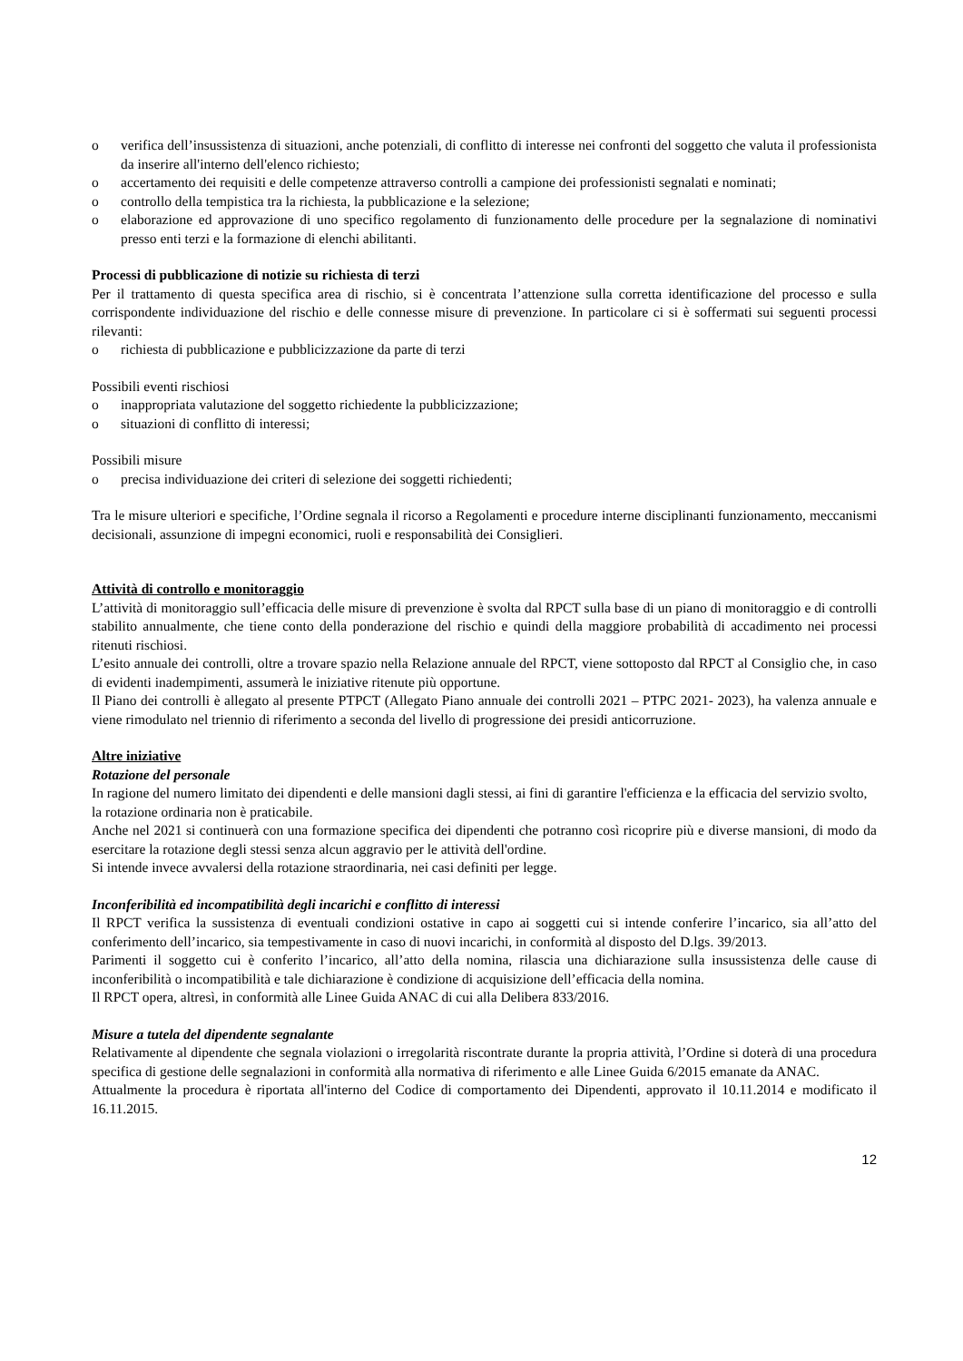o verifica dell’insussistenza di situazioni, anche potenziali, di conflitto di interesse nei confronti del soggetto che valuta il professionista da inserire all'interno dell'elenco richiesto;
o accertamento dei requisiti e delle competenze attraverso controlli a campione dei professionisti segnalati e nominati;
o controllo della tempistica tra la richiesta, la pubblicazione e la selezione;
o elaborazione ed approvazione di uno specifico regolamento di funzionamento delle procedure per la segnalazione di nominativi presso enti terzi e la formazione di elenchi abilitanti.
Processi di pubblicazione di notizie su richiesta di terzi
Per il trattamento di questa specifica area di rischio, si è concentrata l’attenzione sulla corretta identificazione del processo e sulla corrispondente individuazione del rischio e delle connesse misure di prevenzione. In particolare ci si è soffermati sui seguenti processi rilevanti:
o richiesta di pubblicazione e pubblicizzazione da parte di terzi
Possibili eventi rischiosi
o inappropriata valutazione del soggetto richiedente la pubblicizzazione;
o situazioni di conflitto di interessi;
Possibili misure
o precisa individuazione dei criteri di selezione dei soggetti richiedenti;
Tra le misure ulteriori e specifiche, l’Ordine segnala il ricorso a Regolamenti e procedure interne disciplinanti funzionamento, meccanismi decisionali, assunzione di impegni economici, ruoli e responsabilità dei Consiglieri.
Attività di controllo e monitoraggio
L’attività di monitoraggio sull’efficacia delle misure di prevenzione è svolta dal RPCT sulla base di un piano di monitoraggio e di controlli stabilito annualmente, che tiene conto della ponderazione del rischio e quindi della maggiore probabilità di accadimento nei processi ritenuti rischiosi.
L’esito annuale dei controlli, oltre a trovare spazio nella Relazione annuale del RPCT, viene sottoposto dal RPCT al Consiglio che, in caso di evidenti inadempimenti, assumerà le iniziative ritenute più opportune.
Il Piano dei controlli è allegato al presente PTPCT (Allegato Piano annuale dei controlli 2021 – PTPC 2021- 2023), ha valenza annuale e viene rimodulato nel triennio di riferimento a seconda del livello di progressione dei presidi anticorruzione.
Altre iniziative
Rotazione del personale
In ragione del numero limitato dei dipendenti e delle mansioni dagli stessi, ai fini di garantire l'efficienza e la efficacia del servizio svolto, la rotazione ordinaria non è praticabile.
Anche nel 2021 si continuerà con una formazione specifica dei dipendenti che potranno così ricoprire più e diverse mansioni, di modo da esercitare la rotazione degli stessi senza alcun aggravio per le attività dell'ordine.
Si intende invece avvalersi della rotazione straordinaria, nei casi definiti per legge.
Inconferibilità ed incompatibilità degli incarichi e conflitto di interessi
Il RPCT verifica la sussistenza di eventuali condizioni ostative in capo ai soggetti cui si intende conferire l’incarico, sia all’atto del conferimento dell’incarico, sia tempestivamente in caso di nuovi incarichi, in conformità al disposto del D.lgs. 39/2013.
Parimenti il soggetto cui è conferito l’incarico, all’atto della nomina, rilascia una dichiarazione sulla insussistenza delle cause di inconferibilità o incompatibilità e tale dichiarazione è condizione di acquisizione dell’efficacia della nomina.
Il RPCT opera, altresì, in conformità alle Linee Guida ANAC di cui alla Delibera 833/2016.
Misure a tutela del dipendente segnalante
Relativamente al dipendente che segnala violazioni o irregolarità riscontrate durante la propria attività, l’Ordine si doterà di una procedura specifica di gestione delle segnalazioni in conformità alla normativa di riferimento e alle Linee Guida 6/2015 emanate da ANAC.
Attualmente la procedura è riportata all'interno del Codice di comportamento dei Dipendenti, approvato il 10.11.2014 e modificato il 16.11.2015.
12